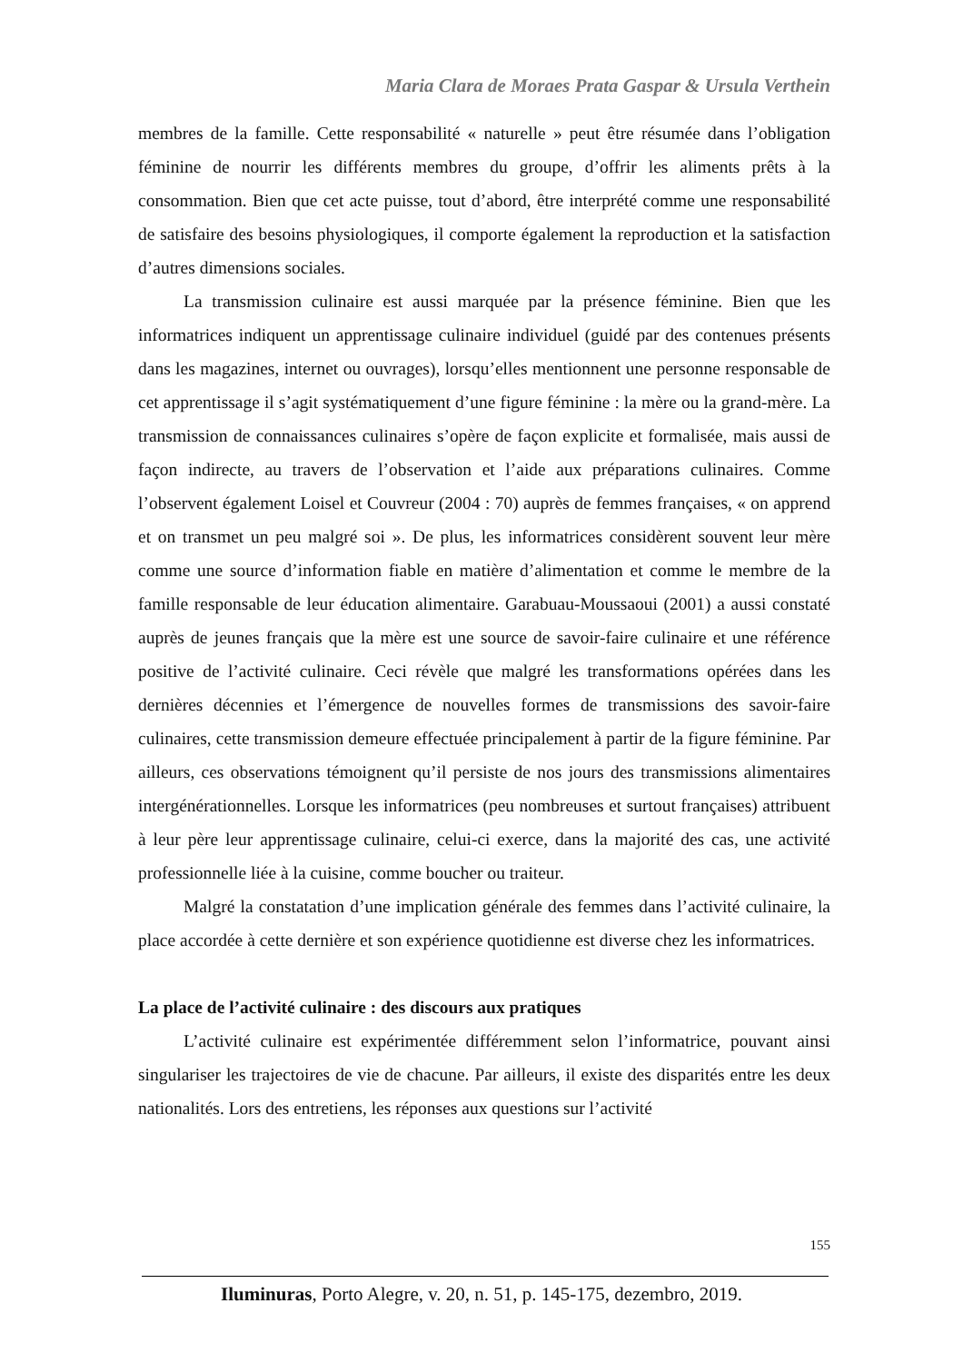Maria Clara de Moraes Prata Gaspar & Ursula Verthein
membres de la famille. Cette responsabilité « naturelle » peut être résumée dans l’obligation féminine de nourrir les différents membres du groupe, d’offrir les aliments prêts à la consommation. Bien que cet acte puisse, tout d’abord, être interprété comme une responsabilité de satisfaire des besoins physiologiques, il comporte également la reproduction et la satisfaction d’autres dimensions sociales.
La transmission culinaire est aussi marquée par la présence féminine. Bien que les informatrices indiquent un apprentissage culinaire individuel (guidé par des contenues présents dans les magazines, internet ou ouvrages), lorsqu’elles mentionnent une personne responsable de cet apprentissage il s’agit systématiquement d’une figure féminine : la mère ou la grand-mère. La transmission de connaissances culinaires s’opère de façon explicite et formalisée, mais aussi de façon indirecte, au travers de l’observation et l’aide aux préparations culinaires. Comme l’observent également Loisel et Couvreur (2004 : 70) auprès de femmes françaises, « on apprend et on transmet un peu malgré soi ». De plus, les informatrices considèrent souvent leur mère comme une source d’information fiable en matière d’alimentation et comme le membre de la famille responsable de leur éducation alimentaire. Garabuau-Moussaoui (2001) a aussi constaté auprès de jeunes français que la mère est une source de savoir-faire culinaire et une référence positive de l’activité culinaire. Ceci révèle que malgré les transformations opérées dans les dernières décennies et l’émergence de nouvelles formes de transmissions des savoir-faire culinaires, cette transmission demeure effectuée principalement à partir de la figure féminine. Par ailleurs, ces observations témoignent qu’il persiste de nos jours des transmissions alimentaires intergénérationnelles. Lorsque les informatrices (peu nombreuses et surtout françaises) attribuent à leur père leur apprentissage culinaire, celui-ci exerce, dans la majorité des cas, une activité professionnelle liée à la cuisine, comme boucher ou traiteur.
Malgré la constatation d’une implication générale des femmes dans l’activité culinaire, la place accordée à cette dernière et son expérience quotidienne est diverse chez les informatrices.
La place de l’activité culinaire : des discours aux pratiques
L’activité culinaire est expérimentée différemment selon l’informatrice, pouvant ainsi singulariser les trajectoires de vie de chacune. Par ailleurs, il existe des disparités entre les deux nationalités. Lors des entretiens, les réponses aux questions sur l’activité
155
Iluminuras, Porto Alegre, v. 20, n. 51, p. 145-175, dezembro, 2019.